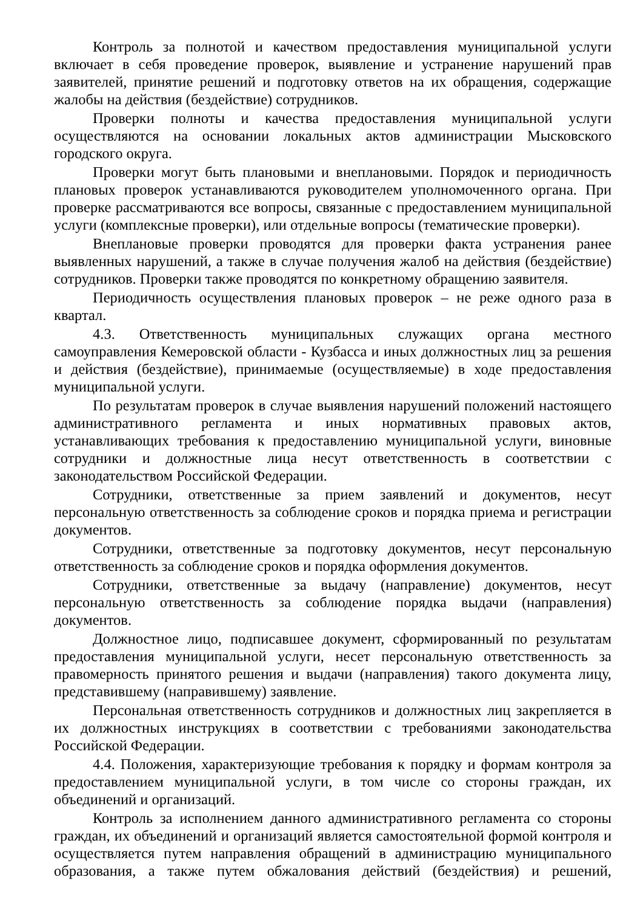Контроль за полнотой и качеством предоставления муниципальной услуги включает в себя проведение проверок, выявление и устранение нарушений прав заявителей, принятие решений и подготовку ответов на их обращения, содержащие жалобы на действия (бездействие) сотрудников.
Проверки полноты и качества предоставления муниципальной услуги осуществляются на основании локальных актов администрации Мысковского городского округа.
Проверки могут быть плановыми и внеплановыми. Порядок и периодичность плановых проверок устанавливаются руководителем уполномоченного органа. При проверке рассматриваются все вопросы, связанные с предоставлением муниципальной услуги (комплексные проверки), или отдельные вопросы (тематические проверки).
Внеплановые проверки проводятся для проверки факта устранения ранее выявленных нарушений, а также в случае получения жалоб на действия (бездействие) сотрудников. Проверки также проводятся по конкретному обращению заявителя.
Периодичность осуществления плановых проверок – не реже одного раза в квартал.
4.3. Ответственность муниципальных служащих органа местного самоуправления Кемеровской области - Кузбасса и иных должностных лиц за решения и действия (бездействие), принимаемые (осуществляемые) в ходе предоставления муниципальной услуги.
По результатам проверок в случае выявления нарушений положений настоящего административного регламента и иных нормативных правовых актов, устанавливающих требования к предоставлению муниципальной услуги, виновные сотрудники и должностные лица несут ответственность в соответствии с законодательством Российской Федерации.
Сотрудники, ответственные за прием заявлений и документов, несут персональную ответственность за соблюдение сроков и порядка приема и регистрации документов.
Сотрудники, ответственные за подготовку документов, несут персональную ответственность за соблюдение сроков и порядка оформления документов.
Сотрудники, ответственные за выдачу (направление) документов, несут персональную ответственность за соблюдение порядка выдачи (направления) документов.
Должностное лицо, подписавшее документ, сформированный по результатам предоставления муниципальной услуги, несет персональную ответственность за правомерность принятого решения и выдачи (направления) такого документа лицу, представившему (направившему) заявление.
Персональная ответственность сотрудников и должностных лиц закрепляется в их должностных инструкциях в соответствии с требованиями законодательства Российской Федерации.
4.4. Положения, характеризующие требования к порядку и формам контроля за предоставлением муниципальной услуги, в том числе со стороны граждан, их объединений и организаций.
Контроль за исполнением данного административного регламента со стороны граждан, их объединений и организаций является самостоятельной формой контроля и осуществляется путем направления обращений в администрацию муниципального образования, а также путем обжалования действий (бездействия) и решений,